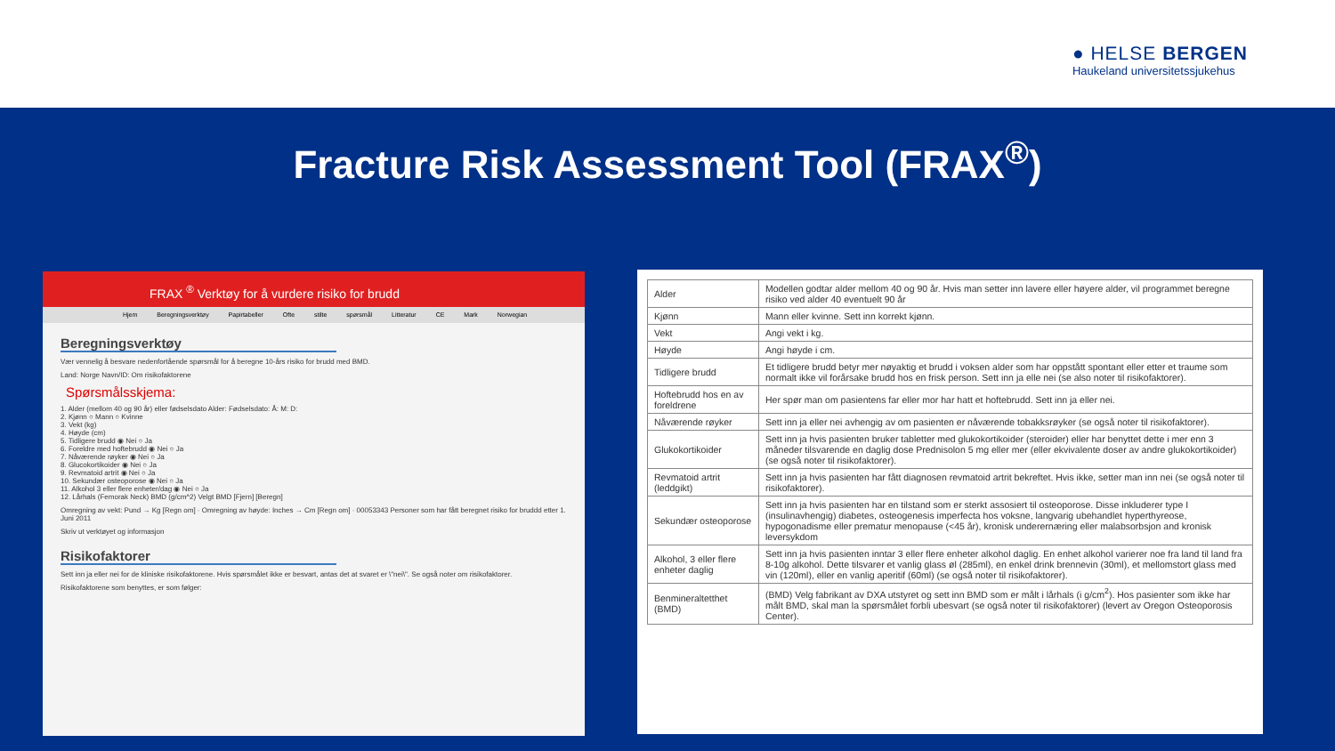● HELSE BERGEN
Haukeland universitetssjukehus
Fracture Risk Assessment Tool (FRAX<sup>®</sup>)
FRAX <sup>®</sup> Verktøy for å vurdere risiko for brudd
Hjem Beregningsverktøy Papirtabeller Ofte stilte spørsmål Litteratur CE Mark Norwegian
Beregningsverktøy
Vær vennelig å besvare nedenfortående spørsmål for å beregne 10-års risiko for brudd med BMD.
Land: Norge Navn/ID: Om risikofaktorene
Spørsmålsskjema:
1. Alder (mellom 40 og 90 år) eller fødselsdato Alder: Fødselsdato: Å: M: D:
2. Kjønn ○ Mann ○ Kvinne
3. Vekt (kg)
4. Høyde (cm)
5. Tidligere brudd ◉ Nei ○ Ja
6. Foreldre med hoftebrudd ◉ Nei ○ Ja
7. Nåværende røyker ◉ Nei ○ Ja
8. Glucokortikoider ◉ Nei ○ Ja
9. Revmatoid artrit ◉ Nei ○ Ja
10. Sekundær osteoporose ◉ Nei ○ Ja
11. Alkohol 3 eller flere enheter/dag ◉ Nei ○ Ja
12. Lårhals (Femorak Neck) BMD (g/cm^2) Velgt BMD [Fjern] [Beregn]
Omregning av vekt: Pund → Kg [Regn om] · Omregning av høyde: Inches → Cm [Regn om] · 00053343 Personer som har fått beregnet risiko for bruddd etter 1. Juni 2011
Skriv ut verktøyet og informasjon
Risikofaktorer
Sett inn ja eller nei for de kliniske risikofaktorene. Hvis spørsmålet ikke er besvart, antas det at svaret er \"nei\". Se også noter om risikofaktorer.
Risikofaktorene som benyttes, er som følger:
| Alder | Modellen godtar alder mellom 40 og 90 år. Hvis man setter inn lavere eller høyere alder, vil programmet beregne risiko ved alder 40 eventuelt 90 år |
| Kjønn | Mann eller kvinne. Sett inn korrekt kjønn. |
| Vekt | Angi vekt i kg. |
| Høyde | Angi høyde i cm. |
| Tidligere brudd | Et tidligere brudd betyr mer nøyaktig et brudd i voksen alder som har oppstått spontant eller etter et traume som normalt ikke vil forårsake brudd hos en frisk person. Sett inn ja elle nei (se also noter til risikofaktorer). |
| Hoftebrudd hos en av foreldrene | Her spør man om pasientens far eller mor har hatt et hoftebrudd. Sett inn ja eller nei. |
| Nåværende røyker | Sett inn ja eller nei avhengig av om pasienten er nåværende tobakksrøyker (se også noter til risikofaktorer). |
| Glukokortikoider | Sett inn ja hvis pasienten bruker tabletter med glukokortikoider (steroider) eller har benyttet dette i mer enn 3 måneder tilsvarende en daglig dose Prednisolon 5 mg eller mer (eller ekvivalente doser av andre glukokortikoider) (se også noter til risikofaktorer). |
| Revmatoid artrit (leddgikt) | Sett inn ja hvis pasienten har fått diagnosen revmatoid artrit bekreftet. Hvis ikke, setter man inn nei (se også noter til risikofaktorer). |
| Sekundær osteoporose | Sett inn ja hvis pasienten har en tilstand som er sterkt assosiert til osteoporose. Disse inkluderer type I (insulinavhengig) diabetes, osteogenesis imperfecta hos voksne, langvarig ubehandlet hyperthyreose, hypogonadisme eller prematur menopause (<45 år), kronisk underernæring eller malabsorbsjon and kronisk leversykdom |
| Alkohol, 3 eller flere enheter daglig | Sett inn ja hvis pasienten inntar 3 eller flere enheter alkohol daglig. En enhet alkohol varierer noe fra land til land fra 8-10g alkohol. Dette tilsvarer et vanlig glass øl (285ml), en enkel drink brennevin (30ml), et mellomstort glass med vin (120ml), eller en vanlig aperitif (60ml) (se også noter til risikofaktorer). |
| Benmineraltetthet (BMD) | (BMD) Velg fabrikant av DXA utstyret og sett inn BMD som er målt i lårhals (i g/cm<sup>2</sup>). Hos pasienter som ikke har målt BMD, skal man la spørsmålet forbli ubesvart (se også noter til risikofaktorer) (levert av Oregon Osteoporosis Center). |